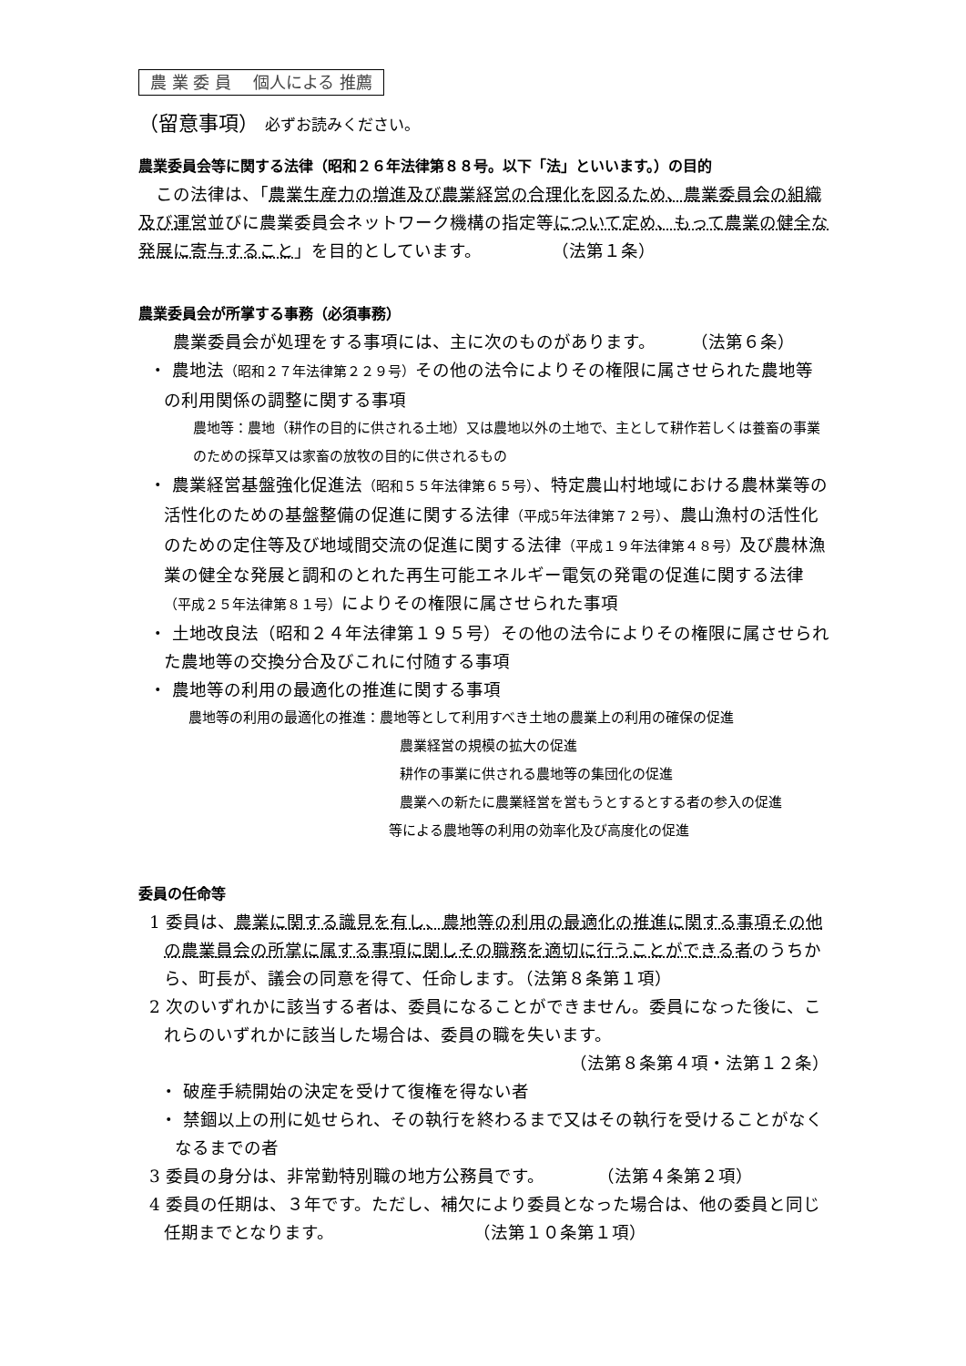農 業 委 員　 個人による 推薦
（留意事項） 必ずお読みください。
農業委員会等に関する法律（昭和２６年法律第８８号。以下「法」といいます。）の目的
　この法律は、「農業生産力の増進及び農業経営の合理化を図るため、農業委員会の組織及び運営並びに農業委員会ネットワーク機構の指定等について定め、もって農業の健全な発展に寄与すること」を目的としています。　　　　　（法第１条）
農業委員会が所掌する事務（必須事務）
　　農業委員会が処理をする事項には、主に次のものがあります。　　　（法第６条）
・ 農地法（昭和２７年法律第２２９号）その他の法令によりその権限に属させられた農地等の利用関係の調整に関する事項
農地等：農地（耕作の目的に供される土地）又は農地以外の土地で、主として耕作若しくは養畜の事業のための採草又は家畜の放牧の目的に供されるもの
・ 農業経営基盤強化促進法（昭和５５年法律第６５号）、特定農山村地域における農林業等の活性化のための基盤整備の促進に関する法律（平成5年法律第７２号）、農山漁村の活性化のための定住等及び地域間交流の促進に関する法律（平成１９年法律第４８号）及び農林漁業の健全な発展と調和のとれた再生可能エネルギー電気の発電の促進に関する法律（平成２５年法律第８１号）によりその権限に属させられた事項
・ 土地改良法（昭和２４年法律第１９５号）その他の法令によりその権限に属させられた農地等の交換分合及びこれに付随する事項
・ 農地等の利用の最適化の推進に関する事項
農地等の利用の最適化の推進：農地等として利用すべき土地の農業上の利用の確保の促進
農業経営の規模の拡大の促進
耕作の事業に供される農地等の集団化の促進
農業への新たに農業経営を営もうとするとする者の参入の促進
等による農地等の利用の効率化及び高度化の促進
委員の任命等
1 委員は、農業に関する識見を有し、農地等の利用の最適化の推進に関する事項その他の農業員会の所掌に属する事項に関しその職務を適切に行うことができる者のうちから、町長が、議会の同意を得て、任命します。（法第８条第１項）
2 次のいずれかに該当する者は、委員になることができません。委員になった後に、これらのいずれかに該当した場合は、委員の職を失います。
（法第８条第４項・法第１２条）
・ 破産手続開始の決定を受けて復権を得ない者
・ 禁錮以上の刑に処せられ、その執行を終わるまで又はその執行を受けることがなくなるまでの者
3 委員の身分は、非常勤特別職の地方公務員です。　　　　（法第４条第２項）
4 委員の任期は、３年です。ただし、補欠により委員となった場合は、他の委員と同じ任期までとなります。　　　　　　　　　（法第１０条第１項）